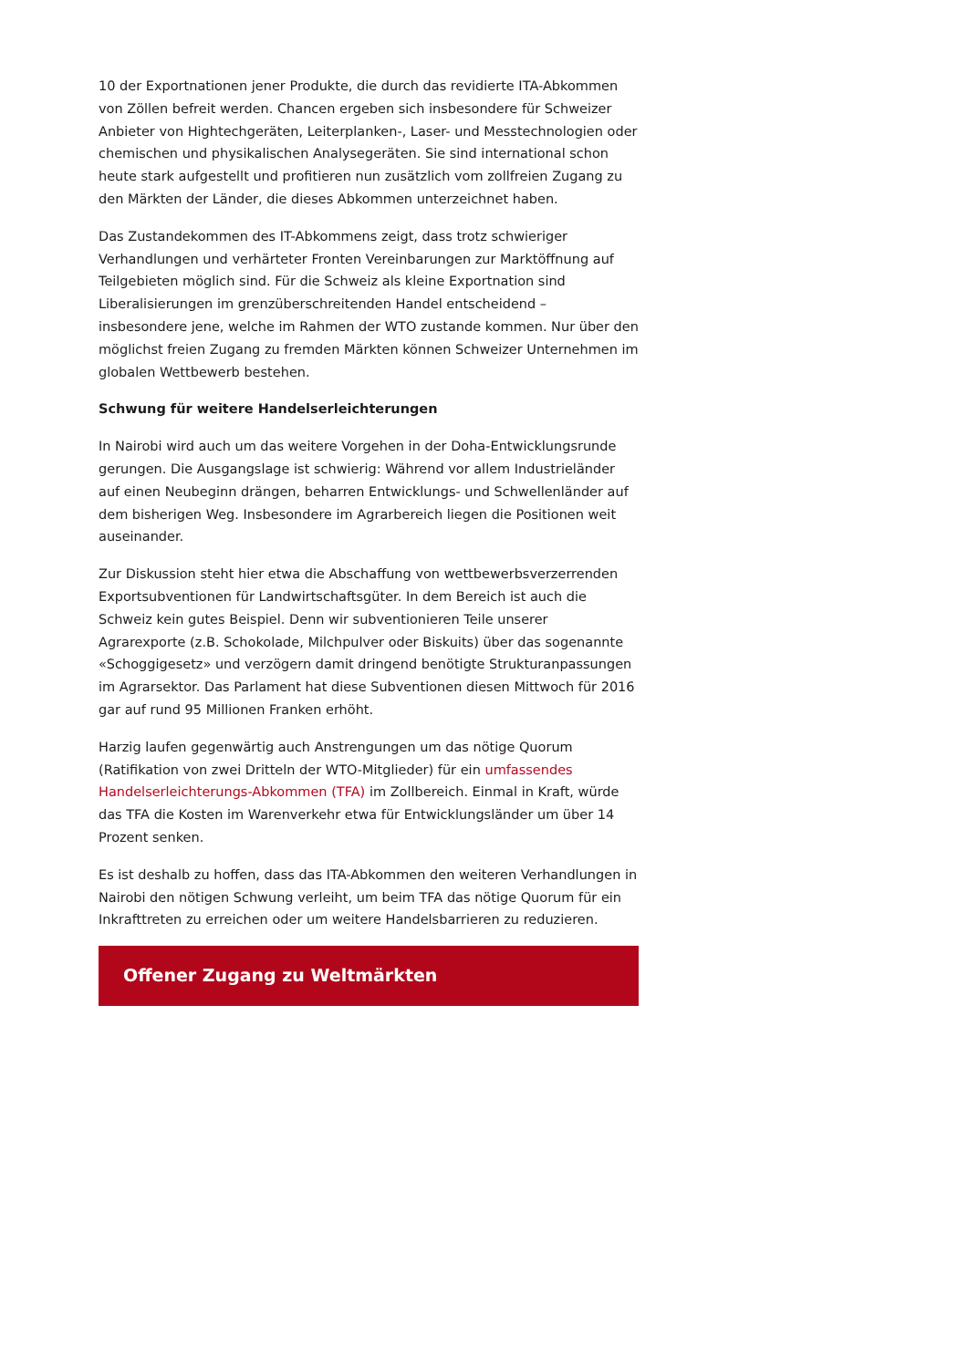10 der Exportnationen jener Produkte, die durch das revidierte ITA-Abkommen von Zöllen befreit werden. Chancen ergeben sich insbesondere für Schweizer Anbieter von Hightechgeräten, Leiterplanken-, Laser- und Messtechnologien oder chemischen und physikalischen Analysegeräten. Sie sind international schon heute stark aufgestellt und profitieren nun zusätzlich vom zollfreien Zugang zu den Märkten der Länder, die dieses Abkommen unterzeichnet haben.
Das Zustandekommen des IT-Abkommens zeigt, dass trotz schwieriger Verhandlungen und verhärteter Fronten Vereinbarungen zur Marktöffnung auf Teilgebieten möglich sind. Für die Schweiz als kleine Exportnation sind Liberalisierungen im grenzüberschreitenden Handel entscheidend – insbesondere jene, welche im Rahmen der WTO zustande kommen. Nur über den möglichst freien Zugang zu fremden Märkten können Schweizer Unternehmen im globalen Wettbewerb bestehen.
Schwung für weitere Handelserleichterungen
In Nairobi wird auch um das weitere Vorgehen in der Doha-Entwicklungsrunde gerungen. Die Ausgangslage ist schwierig: Während vor allem Industrieländer auf einen Neubeginn drängen, beharren Entwicklungs- und Schwellenländer auf dem bisherigen Weg. Insbesondere im Agrarbereich liegen die Positionen weit auseinander.
Zur Diskussion steht hier etwa die Abschaffung von wettbewerbsverzerrenden Exportsubventionen für Landwirtschaftsgüter. In dem Bereich ist auch die Schweiz kein gutes Beispiel. Denn wir subventionieren Teile unserer Agrarexporte (z.B. Schokolade, Milchpulver oder Biskuits) über das sogenannte «Schoggigesetz» und verzögern damit dringend benötigte Strukturanpassungen im Agrarsektor. Das Parlament hat diese Subventionen diesen Mittwoch für 2016 gar auf rund 95 Millionen Franken erhöht.
Harzig laufen gegenwärtig auch Anstrengungen um das nötige Quorum (Ratifikation von zwei Dritteln der WTO-Mitglieder) für ein umfassendes Handelserleichterungs-Abkommen (TFA) im Zollbereich. Einmal in Kraft, würde das TFA die Kosten im Warenverkehr etwa für Entwicklungsländer um über 14 Prozent senken.
Es ist deshalb zu hoffen, dass das ITA-Abkommen den weiteren Verhandlungen in Nairobi den nötigen Schwung verleiht, um beim TFA das nötige Quorum für ein Inkrafttreten zu erreichen oder um weitere Handelsbarrieren zu reduzieren.
Offener Zugang zu Weltmärkten